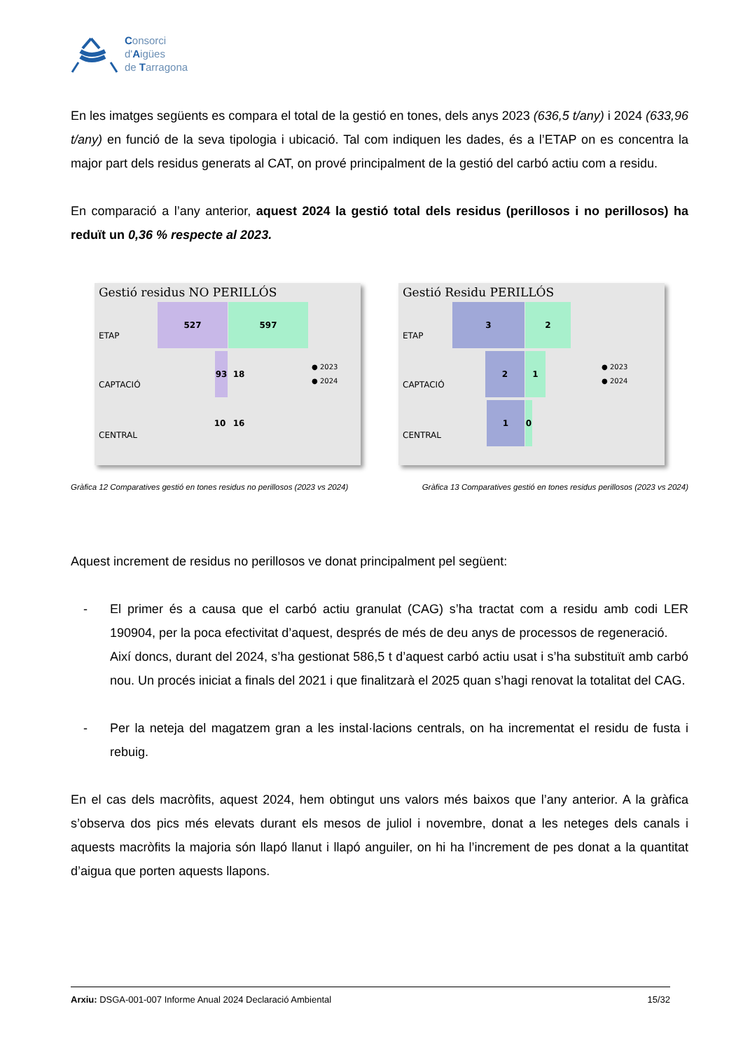Consorci
d'Aigües
de Tarragona
En les imatges següents es compara el total de la gestió en tones, dels anys 2023 (636,5 t/any) i 2024 (633,96 t/any) en funció de la seva tipologia i ubicació. Tal com indiquen les dades, és a l’ETAP on es concentra la major part dels residus generats al CAT, on prové principalment de la gestió del carbó actiu com a residu.
En comparació a l’any anterior, aquest 2024 la gestió total dels residus (perillosos i no perillosos) ha reduït un 0,36 % respecte al 2023.
Gestió residus NO PERILLÓS
ETAP
CAPTACIÓ
CENTRAL
527 597
93 18
10 16
● 2023
● 2024
Gestió Residu PERILLÓS
ETAP
CAPTACIÓ
CENTRAL
3 2
2 1
1 0
● 2023
● 2024
Gràfica 12 Comparatives gestió en tones residus no perillosos (2023 vs 2024) Gràfica 13 Comparatives gestió en tones residus perillosos (2023 vs 2024)
Aquest increment de residus no perillosos ve donat principalment pel següent:
- El primer és a causa que el carbó actiu granulat (CAG) s’ha tractat com a residu amb codi LER 190904, per la poca efectivitat d’aquest, després de més de deu anys de processos de regeneració.
Així doncs, durant del 2024, s’ha gestionat 586,5 t d’aquest carbó actiu usat i s’ha substituït amb carbó nou. Un procés iniciat a finals del 2021 i que finalitzarà el 2025 quan s’hagi renovat la totalitat del CAG.
- Per la neteja del magatzem gran a les instal·lacions centrals, on ha incrementat el residu de fusta i rebuig.
En el cas dels macròfits, aquest 2024, hem obtingut uns valors més baixos que l’any anterior. A la gràfica s’observa dos pics més elevats durant els mesos de juliol i novembre, donat a les neteges dels canals i aquests macròfits la majoria són llapó llanut i llapó anguiler, on hi ha l’increment de pes donat a la quantitat d’aigua que porten aquests llapons.
Arxiu: DSGA-001-007 Informe Anual 2024 Declaració Ambiental 15/32